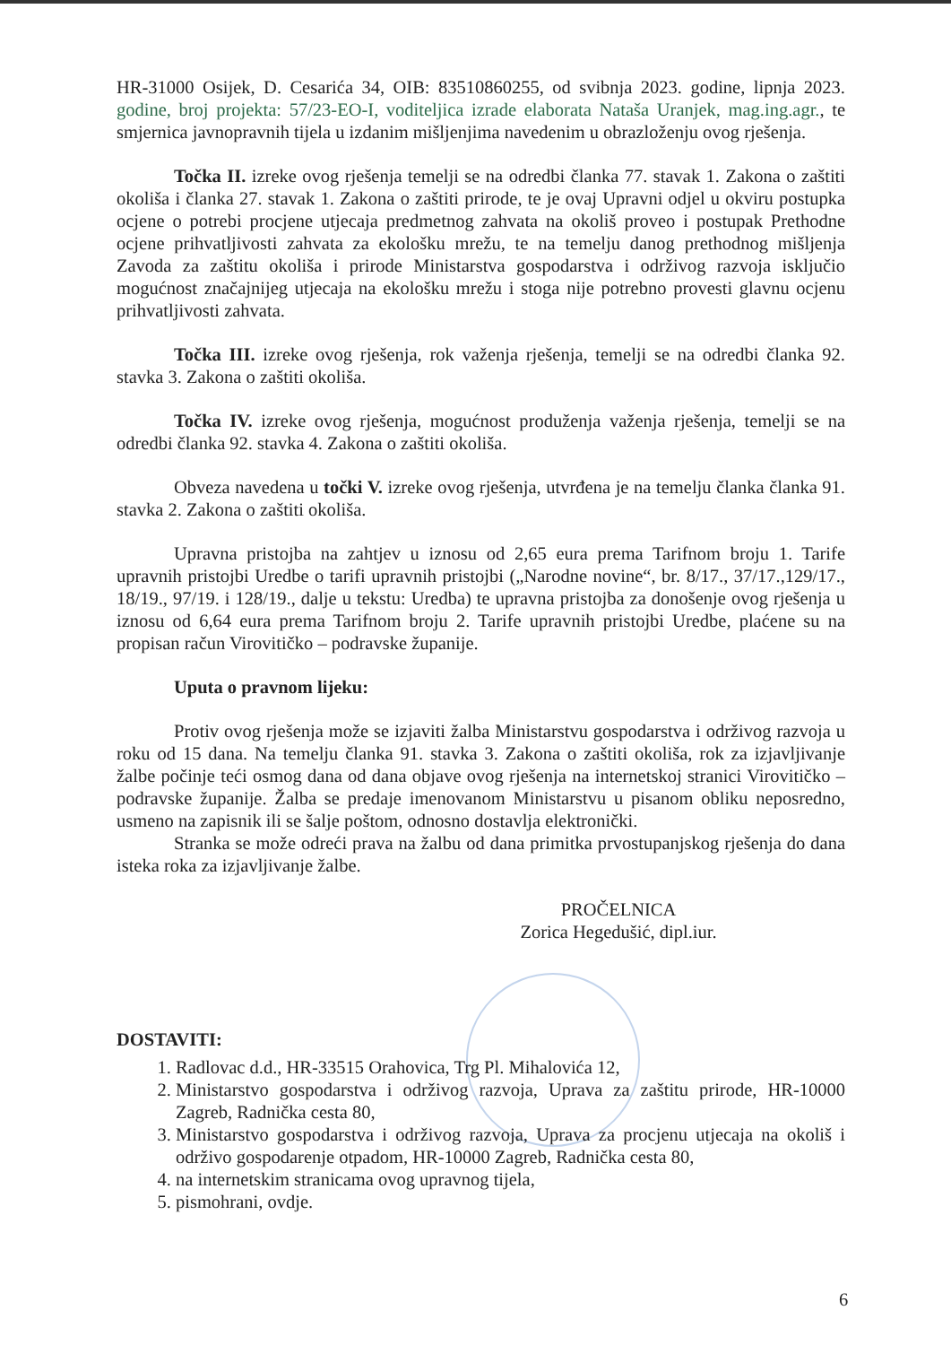HR-31000 Osijek, D. Cesarića 34, OIB: 83510860255, od svibnja 2023. godine, lipnja 2023. godine, broj projekta: 57/23-EO-I, voditeljica izrade elaborata Nataša Uranjek, mag.ing.agr., te smjernica javnopravnih tijela u izdanim mišljenjima navedenim u obrazloženju ovog rješenja.
Točka II. izreke ovog rješenja temelji se na odredbi članka 77. stavak 1. Zakona o zaštiti okoliša i članka 27. stavak 1. Zakona o zaštiti prirode, te je ovaj Upravni odjel u okviru postupka ocjene o potrebi procjene utjecaja predmetnog zahvata na okoliš proveo i postupak Prethodne ocjene prihvatljivosti zahvata za ekološku mrežu, te na temelju danog prethodnog mišljenja Zavoda za zaštitu okoliša i prirode Ministarstva gospodarstva i održivog razvoja isključio mogućnost značajnijeg utjecaja na ekološku mrežu i stoga nije potrebno provesti glavnu ocjenu prihvatljivosti zahvata.
Točka III. izreke ovog rješenja, rok važenja rješenja, temelji se na odredbi članka 92. stavka 3. Zakona o zaštiti okoliša.
Točka IV. izreke ovog rješenja, mogućnost produženja važenja rješenja, temelji se na odredbi članka 92. stavka 4. Zakona o zaštiti okoliša.
Obveza navedena u točki V. izreke ovog rješenja, utvrđena je na temelju članka članka 91. stavka 2. Zakona o zaštiti okoliša.
Upravna pristojba na zahtjev u iznosu od 2,65 eura prema Tarifnom broju 1. Tarife upravnih pristojbi Uredbe o tarifi upravnih pristojbi („Narodne novine“, br. 8/17., 37/17.,129/17., 18/19., 97/19. i 128/19., dalje u tekstu: Uredba) te upravna pristojba za donošenje ovog rješenja u iznosu od 6,64 eura prema Tarifnom broju 2. Tarife upravnih pristojbi Uredbe, plaćene su na propisan račun Virovitičko – podravske županije.
Uputa o pravnom lijeku:
Protiv ovog rješenja može se izjaviti žalba Ministarstvu gospodarstva i održivog razvoja u roku od 15 dana. Na temelju članka 91. stavka 3. Zakona o zaštiti okoliša, rok za izjavljivanje žalbe počinje teći osmog dana od dana objave ovog rješenja na internetskoj stranici Virovitičko – podravske županije. Žalba se predaje imenovanom Ministarstvu u pisanom obliku neposredno, usmeno na zapisnik ili se šalje poštom, odnosno dostavlja elektronički.
Stranka se može odreći prava na žalbu od dana primitka prvostupanjskog rješenja do dana isteka roka za izjavljivanje žalbe.
PROČELNICA
Zorica Hegedušić, dipl.iur.
DOSTAVITI:
1. Radlovac d.d., HR-33515 Orahovica, Trg Pl. Mihalovića 12,
2. Ministarstvo gospodarstva i održivog razvoja, Uprava za zaštitu prirode, HR-10000 Zagreb, Radnička cesta 80,
3. Ministarstvo gospodarstva i održivog razvoja, Uprava za procjenu utjecaja na okoliš i održivo gospodarenje otpadom, HR-10000 Zagreb, Radnička cesta 80,
4. na internetskim stranicama ovog upravnog tijela,
5. pismohrani, ovdje.
6